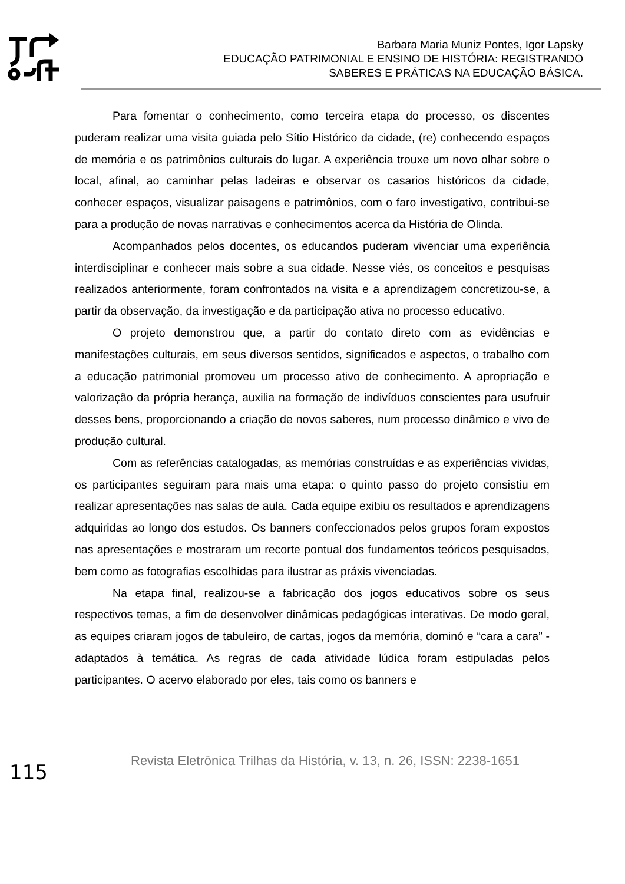Barbara Maria Muniz Pontes, Igor Lapsky
EDUCAÇÃO PATRIMONIAL E ENSINO DE HISTÓRIA: REGISTRANDO
SABERES E PRÁTICAS NA EDUCAÇÃO BÁSICA.
Para fomentar o conhecimento, como terceira etapa do processo, os discentes puderam realizar uma visita guiada pelo Sítio Histórico da cidade, (re) conhecendo espaços de memória e os patrimônios culturais do lugar. A experiência trouxe um novo olhar sobre o local, afinal, ao caminhar pelas ladeiras e observar os casarios históricos da cidade, conhecer espaços, visualizar paisagens e patrimônios, com o faro investigativo, contribui-se para a produção de novas narrativas e conhecimentos acerca da História de Olinda.
Acompanhados pelos docentes, os educandos puderam vivenciar uma experiência interdisciplinar e conhecer mais sobre a sua cidade. Nesse viés, os conceitos e pesquisas realizados anteriormente, foram confrontados na visita e a aprendizagem concretizou-se, a partir da observação, da investigação e da participação ativa no processo educativo.
O projeto demonstrou que, a partir do contato direto com as evidências e manifestações culturais, em seus diversos sentidos, significados e aspectos, o trabalho com a educação patrimonial promoveu um processo ativo de conhecimento. A apropriação e valorização da própria herança, auxilia na formação de indivíduos conscientes para usufruir desses bens, proporcionando a criação de novos saberes, num processo dinâmico e vivo de produção cultural.
Com as referências catalogadas, as memórias construídas e as experiências vividas, os participantes seguiram para mais uma etapa: o quinto passo do projeto consistiu em realizar apresentações nas salas de aula. Cada equipe exibiu os resultados e aprendizagens adquiridas ao longo dos estudos. Os banners confeccionados pelos grupos foram expostos nas apresentações e mostraram um recorte pontual dos fundamentos teóricos pesquisados, bem como as fotografias escolhidas para ilustrar as práxis vivenciadas.
Na etapa final, realizou-se a fabricação dos jogos educativos sobre os seus respectivos temas, a fim de desenvolver dinâmicas pedagógicas interativas. De modo geral, as equipes criaram jogos de tabuleiro, de cartas, jogos da memória, dominó e “cara a cara” - adaptados à temática. As regras de cada atividade lúdica foram estipuladas pelos participantes. O acervo elaborado por eles, tais como os banners e
115 Revista Eletrônica Trilhas da História, v. 13, n. 26, ISSN: 2238-1651